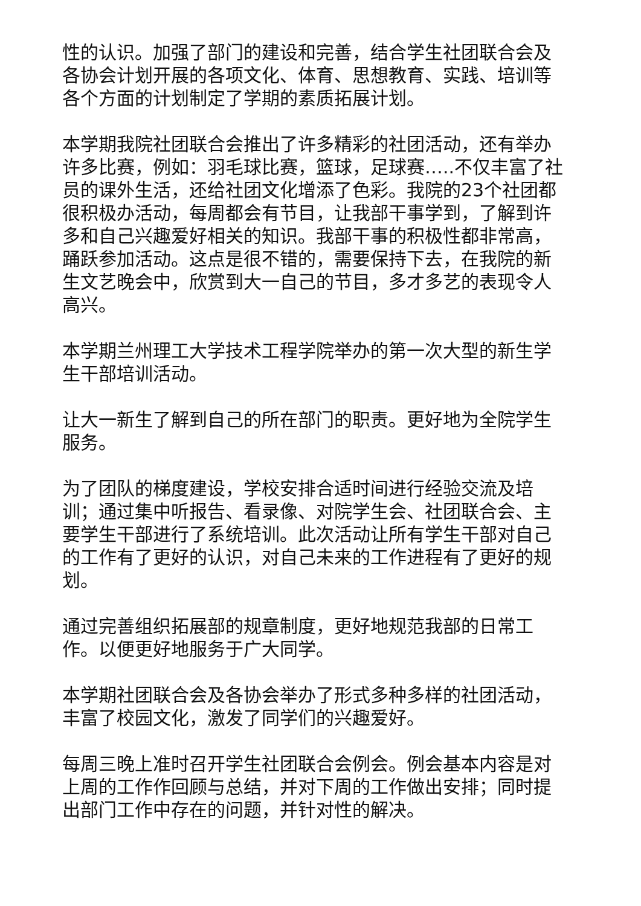性的认识。加强了部门的建设和完善，结合学生社团联合会及各协会计划开展的各项文化、体育、思想教育、实践、培训等各个方面的计划制定了学期的素质拓展计划。
本学期我院社团联合会推出了许多精彩的社团活动，还有举办许多比赛，例如：羽毛球比赛，篮球，足球赛…..不仅丰富了社员的课外生活，还给社团文化增添了色彩。我院的23个社团都很积极办活动，每周都会有节目，让我部干事学到，了解到许多和自己兴趣爱好相关的知识。我部干事的积极性都非常高，踊跃参加活动。这点是很不错的，需要保持下去，在我院的新生文艺晚会中，欣赏到大一自己的节目，多才多艺的表现令人高兴。
本学期兰州理工大学技术工程学院举办的第一次大型的新生学生干部培训活动。
让大一新生了解到自己的所在部门的职责。更好地为全院学生服务。
为了团队的梯度建设，学校安排合适时间进行经验交流及培训；通过集中听报告、看录像、对院学生会、社团联合会、主要学生干部进行了系统培训。此次活动让所有学生干部对自己的工作有了更好的认识，对自己未来的工作进程有了更好的规划。
通过完善组织拓展部的规章制度，更好地规范我部的日常工作。以便更好地服务于广大同学。
本学期社团联合会及各协会举办了形式多种多样的社团活动，丰富了校园文化，激发了同学们的兴趣爱好。
每周三晚上准时召开学生社团联合会例会。例会基本内容是对上周的工作作回顾与总结，并对下周的工作做出安排；同时提出部门工作中存在的问题，并针对性的解决。